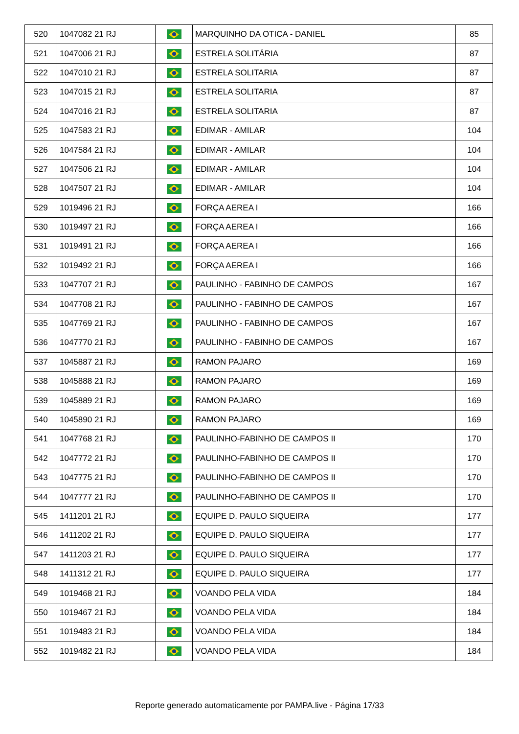| 520 | 1047082 21 RJ | | MARQUINHO DA OTICA - DANIEL | 85 |
| 521 | 1047006 21 RJ | | ESTRELA SOLITÁRIA | 87 |
| 522 | 1047010 21 RJ | | ESTRELA SOLITARIA | 87 |
| 523 | 1047015 21 RJ | | ESTRELA SOLITARIA | 87 |
| 524 | 1047016 21 RJ | | ESTRELA SOLITARIA | 87 |
| 525 | 1047583 21 RJ | | EDIMAR - AMILAR | 104 |
| 526 | 1047584 21 RJ | | EDIMAR - AMILAR | 104 |
| 527 | 1047506 21 RJ | | EDIMAR - AMILAR | 104 |
| 528 | 1047507 21 RJ | | EDIMAR - AMILAR | 104 |
| 529 | 1019496 21 RJ | | FORÇA AEREA I | 166 |
| 530 | 1019497 21 RJ | | FORÇA AEREA I | 166 |
| 531 | 1019491 21 RJ | | FORÇA AEREA I | 166 |
| 532 | 1019492 21 RJ | | FORÇA AEREA I | 166 |
| 533 | 1047707 21 RJ | | PAULINHO - FABINHO DE CAMPOS | 167 |
| 534 | 1047708 21 RJ | | PAULINHO - FABINHO DE CAMPOS | 167 |
| 535 | 1047769 21 RJ | | PAULINHO - FABINHO DE CAMPOS | 167 |
| 536 | 1047770 21 RJ | | PAULINHO - FABINHO DE CAMPOS | 167 |
| 537 | 1045887 21 RJ | | RAMON PAJARO | 169 |
| 538 | 1045888 21 RJ | | RAMON PAJARO | 169 |
| 539 | 1045889 21 RJ | | RAMON PAJARO | 169 |
| 540 | 1045890 21 RJ | | RAMON PAJARO | 169 |
| 541 | 1047768 21 RJ | | PAULINHO-FABINHO DE CAMPOS II | 170 |
| 542 | 1047772 21 RJ | | PAULINHO-FABINHO DE CAMPOS II | 170 |
| 543 | 1047775 21 RJ | | PAULINHO-FABINHO DE CAMPOS II | 170 |
| 544 | 1047777 21 RJ | | PAULINHO-FABINHO DE CAMPOS II | 170 |
| 545 | 1411201 21 RJ | | EQUIPE D. PAULO SIQUEIRA | 177 |
| 546 | 1411202 21 RJ | | EQUIPE D. PAULO SIQUEIRA | 177 |
| 547 | 1411203 21 RJ | | EQUIPE D. PAULO SIQUEIRA | 177 |
| 548 | 1411312 21 RJ | | EQUIPE D. PAULO SIQUEIRA | 177 |
| 549 | 1019468 21 RJ | | VOANDO PELA VIDA | 184 |
| 550 | 1019467 21 RJ | | VOANDO PELA VIDA | 184 |
| 551 | 1019483 21 RJ | | VOANDO PELA VIDA | 184 |
| 552 | 1019482 21 RJ | | VOANDO PELA VIDA | 184 |
Reporte generado automaticamente por PAMPA.live - Página 17/33